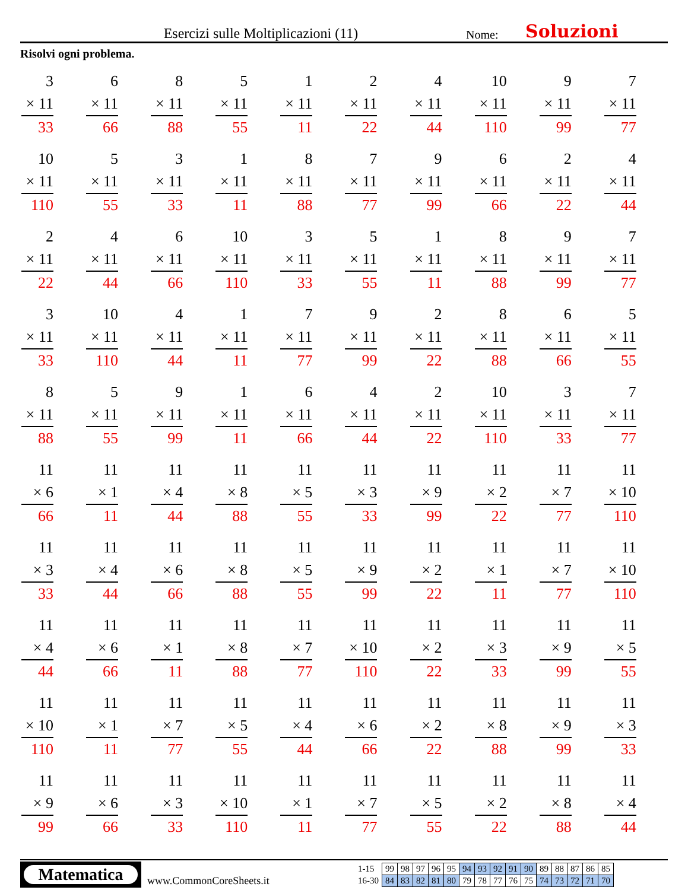Esercizi sulle Moltiplicazioni (11) Nome: Soluzioni
Risolvi ogni problema.
| 3 × 11 33 | 6 × 11 66 | 8 × 11 88 | 5 × 11 55 | 1 × 11 11 | 2 × 11 22 | 4 × 11 44 | 10 × 11 110 | 9 × 11 99 | 7 × 11 77 |
| 10 × 11 110 | 5 × 11 55 | 3 × 11 33 | 1 × 11 11 | 8 × 11 88 | 7 × 11 77 | 9 × 11 99 | 6 × 11 66 | 2 × 11 22 | 4 × 11 44 |
| 2 × 11 22 | 4 × 11 44 | 6 × 11 66 | 10 × 11 110 | 3 × 11 33 | 5 × 11 55 | 1 × 11 11 | 8 × 11 88 | 9 × 11 99 | 7 × 11 77 |
| 3 × 11 33 | 10 × 11 110 | 4 × 11 44 | 1 × 11 11 | 7 × 11 77 | 9 × 11 99 | 2 × 11 22 | 8 × 11 88 | 6 × 11 66 | 5 × 11 55 |
| 8 × 11 88 | 5 × 11 55 | 9 × 11 99 | 1 × 11 11 | 6 × 11 66 | 4 × 11 44 | 2 × 11 22 | 10 × 11 110 | 3 × 11 33 | 7 × 11 77 |
| 11 × 6 66 | 11 × 1 11 | 11 × 4 44 | 11 × 8 88 | 11 × 5 55 | 11 × 3 33 | 11 × 9 99 | 11 × 2 22 | 11 × 7 77 | 11 × 10 110 |
| 11 × 3 33 | 11 × 4 44 | 11 × 6 66 | 11 × 8 88 | 11 × 5 55 | 11 × 9 99 | 11 × 2 22 | 11 × 1 11 | 11 × 7 77 | 11 × 10 110 |
| 11 × 4 44 | 11 × 6 66 | 11 × 1 11 | 11 × 8 88 | 11 × 7 77 | 11 × 10 110 | 11 × 2 22 | 11 × 3 33 | 11 × 9 99 | 11 × 5 55 |
| 11 × 10 110 | 11 × 1 11 | 11 × 7 77 | 11 × 5 55 | 11 × 4 44 | 11 × 6 66 | 11 × 2 22 | 11 × 8 88 | 11 × 9 99 | 11 × 3 33 |
| 11 × 9 99 | 11 × 6 66 | 11 × 3 33 | 11 × 10 110 | 11 × 1 11 | 11 × 7 77 | 11 × 5 55 | 11 × 2 22 | 11 × 8 88 | 11 × 4 44 |
Matematica
www.CommonCoreSheets.it
| 1-15 | 99 | 98 | 97 | 96 | 95 | 94 | 93 | 92 | 91 | 90 | 89 | 88 | 87 | 86 | 85 |
| 16-30 | 84 | 83 | 82 | 81 | 80 | 79 | 78 | 77 | 76 | 75 | 74 | 73 | 72 | 71 | 70 |